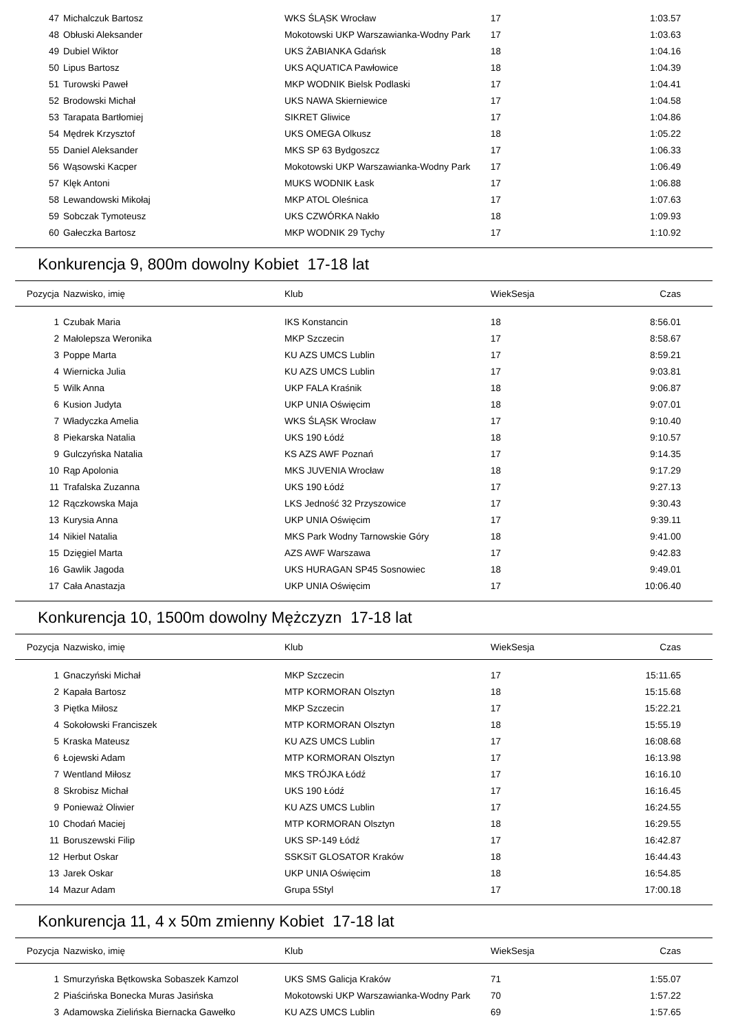| 47 | Michalczuk Bartosz | WKS ŚLĄSK Wrocław | 17 | | 1:03.57 |
| 48 | Obłuski Aleksander | Mokotowski UKP Warszawianka-Wodny Park | 17 | | 1:03.63 |
| 49 | Dubiel Wiktor | UKS ŻABIANKA Gdańsk | 18 | | 1:04.16 |
| 50 | Lipus Bartosz | UKS AQUATICA Pawłowice | 18 | | 1:04.39 |
| 51 | Turowski Paweł | MKP WODNIK Bielsk Podlaski | 17 | | 1:04.41 |
| 52 | Brodowski Michał | UKS NAWA Skierniewice | 17 | | 1:04.58 |
| 53 | Tarapata Bartłomiej | SIKRET Gliwice | 17 | | 1:04.86 |
| 54 | Mędrek Krzysztof | UKS OMEGA Olkusz | 18 | | 1:05.22 |
| 55 | Daniel Aleksander | MKS SP 63 Bydgoszcz | 17 | | 1:06.33 |
| 56 | Wąsowski Kacper | Mokotowski UKP Warszawianka-Wodny Park | 17 | | 1:06.49 |
| 57 | Klęk Antoni | MUKS WODNIK Łask | 17 | | 1:06.88 |
| 58 | Lewandowski Mikołaj | MKP ATOL Oleśnica | 17 | | 1:07.63 |
| 59 | Sobczak Tymoteusz | UKS CZWÓRKA Nakło | 18 | | 1:09.93 |
| 60 | Gałeczka Bartosz | MKP WODNIK 29 Tychy | 17 | | 1:10.92 |
Konkurencja 9, 800m dowolny Kobiet 17-18 lat
| Pozycja | Nazwisko, imię | Klub | Wiek | Sesja | Czas |
| --- | --- | --- | --- | --- | --- |
| 1 | Czubak Maria | IKS Konstancin | 18 | | 8:56.01 |
| 2 | Małolepsza Weronika | MKP Szczecin | 17 | | 8:58.67 |
| 3 | Poppe Marta | KU AZS UMCS Lublin | 17 | | 8:59.21 |
| 4 | Wiernicka Julia | KU AZS UMCS Lublin | 17 | | 9:03.81 |
| 5 | Wilk Anna | UKP FALA Kraśnik | 18 | | 9:06.87 |
| 6 | Kusion Judyta | UKP UNIA Oświęcim | 18 | | 9:07.01 |
| 7 | Władyczka Amelia | WKS ŚLĄSK Wrocław | 17 | | 9:10.40 |
| 8 | Piekarska Natalia | UKS 190 Łódź | 18 | | 9:10.57 |
| 9 | Gulczyńska Natalia | KS AZS AWF Poznań | 17 | | 9:14.35 |
| 10 | Rąp Apolonia | MKS JUVENIA Wrocław | 18 | | 9:17.29 |
| 11 | Trafalska Zuzanna | UKS 190 Łódź | 17 | | 9:27.13 |
| 12 | Rączkowska Maja | LKS Jedność 32 Przyszowice | 17 | | 9:30.43 |
| 13 | Kurysia Anna | UKP UNIA Oświęcim | 17 | | 9:39.11 |
| 14 | Nikiel Natalia | MKS Park Wodny Tarnowskie Góry | 18 | | 9:41.00 |
| 15 | Dzięgiel Marta | AZS AWF Warszawa | 17 | | 9:42.83 |
| 16 | Gawlik Jagoda | UKS HURAGAN SP45 Sosnowiec | 18 | | 9:49.01 |
| 17 | Cała Anastazja | UKP UNIA Oświęcim | 17 | | 10:06.40 |
Konkurencja 10, 1500m dowolny Mężczyzn 17-18 lat
| Pozycja | Nazwisko, imię | Klub | Wiek | Sesja | Czas |
| --- | --- | --- | --- | --- | --- |
| 1 | Gnaczyński Michał | MKP Szczecin | 17 | | 15:11.65 |
| 2 | Kapała Bartosz | MTP KORMORAN Olsztyn | 18 | | 15:15.68 |
| 3 | Piętka Miłosz | MKP Szczecin | 17 | | 15:22.21 |
| 4 | Sokołowski Franciszek | MTP KORMORAN Olsztyn | 18 | | 15:55.19 |
| 5 | Kraska Mateusz | KU AZS UMCS Lublin | 17 | | 16:08.68 |
| 6 | Łojewski Adam | MTP KORMORAN Olsztyn | 17 | | 16:13.98 |
| 7 | Wentland Miłosz | MKS TRÓJKA Łódź | 17 | | 16:16.10 |
| 8 | Skrobisz Michał | UKS 190 Łódź | 17 | | 16:16.45 |
| 9 | Ponieważ Oliwier | KU AZS UMCS Lublin | 17 | | 16:24.55 |
| 10 | Chodań Maciej | MTP KORMORAN Olsztyn | 18 | | 16:29.55 |
| 11 | Boruszewski Filip | UKS SP-149 Łódź | 17 | | 16:42.87 |
| 12 | Herbut Oskar | SSKSiT GLOSATOR Kraków | 18 | | 16:44.43 |
| 13 | Jarek Oskar | UKP UNIA Oświęcim | 18 | | 16:54.85 |
| 14 | Mazur Adam | Grupa 5Styl | 17 | | 17:00.18 |
Konkurencja 11, 4 x 50m zmienny Kobiet 17-18 lat
| Pozycja | Nazwisko, imię | Klub | Wiek | Sesja | Czas |
| --- | --- | --- | --- | --- | --- |
| 1 | Smurzyńska Bętkowska Sobaszek Kamzol | UKS SMS Galicja Kraków | 71 | | 1:55.07 |
| 2 | Piaścińska Bonecka Muras Jasińska | Mokotowski UKP Warszawianka-Wodny Park | 70 | | 1:57.22 |
| 3 | Adamowska Zielińska Biernacka Gawełko | KU AZS UMCS Lublin | 69 | | 1:57.65 |